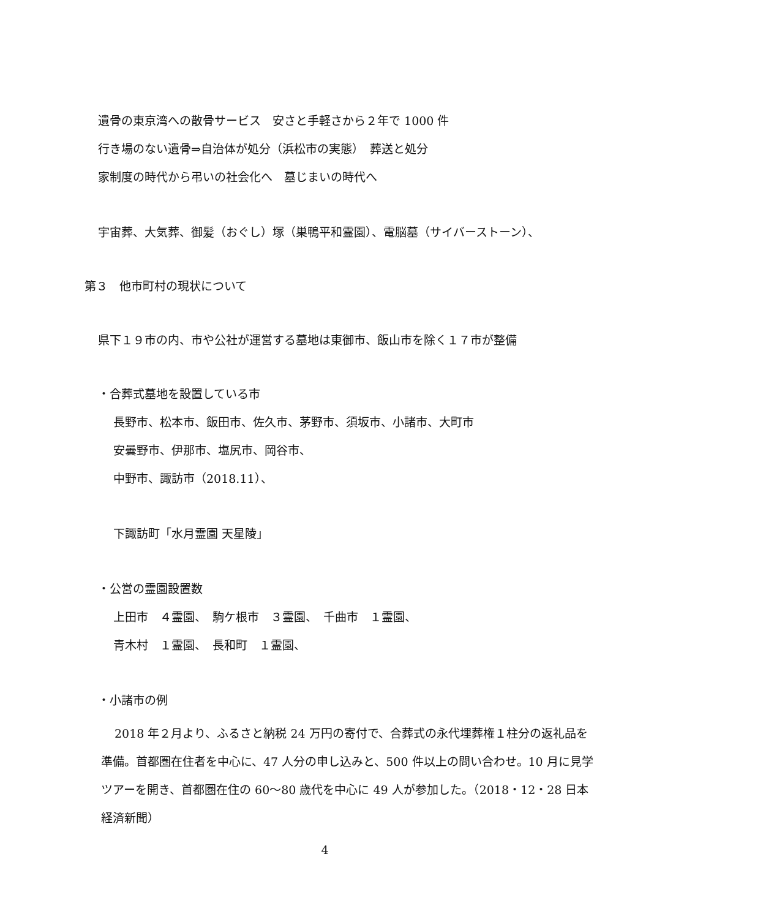遺骨の東京湾への散骨サービス　安さと手軽さから２年で 1000 件
行き場のない遺骨⇒自治体が処分（浜松市の実態）　葬送と処分
家制度の時代から弔いの社会化へ　墓じまいの時代へ
宇宙葬、大気葬、御髪（おぐし）塚（巣鴨平和霊園）、電脳墓（サイバーストーン）、
第３　他市町村の現状について
県下１９市の内、市や公社が運営する墓地は東御市、飯山市を除く１７市が整備
・合葬式墓地を設置している市
長野市、松本市、飯田市、佐久市、茅野市、須坂市、小諸市、大町市
安曇野市、伊那市、塩尻市、岡谷市、
中野市、諏訪市（2018.11）、
下諏訪町「水月霊園 天星陵」
・公営の霊園設置数
上田市　４霊園、　駒ケ根市　３霊園、　千曲市　１霊園、
青木村　１霊園、　長和町　１霊園、
・小諸市の例
2018 年２月より、ふるさと納税 24 万円の寄付で、合葬式の永代埋葬権１柱分の返礼品を準備。首都圏在住者を中心に、47 人分の申し込みと、500 件以上の問い合わせ。10 月に見学ツアーを開き、首都圏在住の 60〜80 歳代を中心に 49 人が参加した。（2018・12・28 日本経済新聞）
4